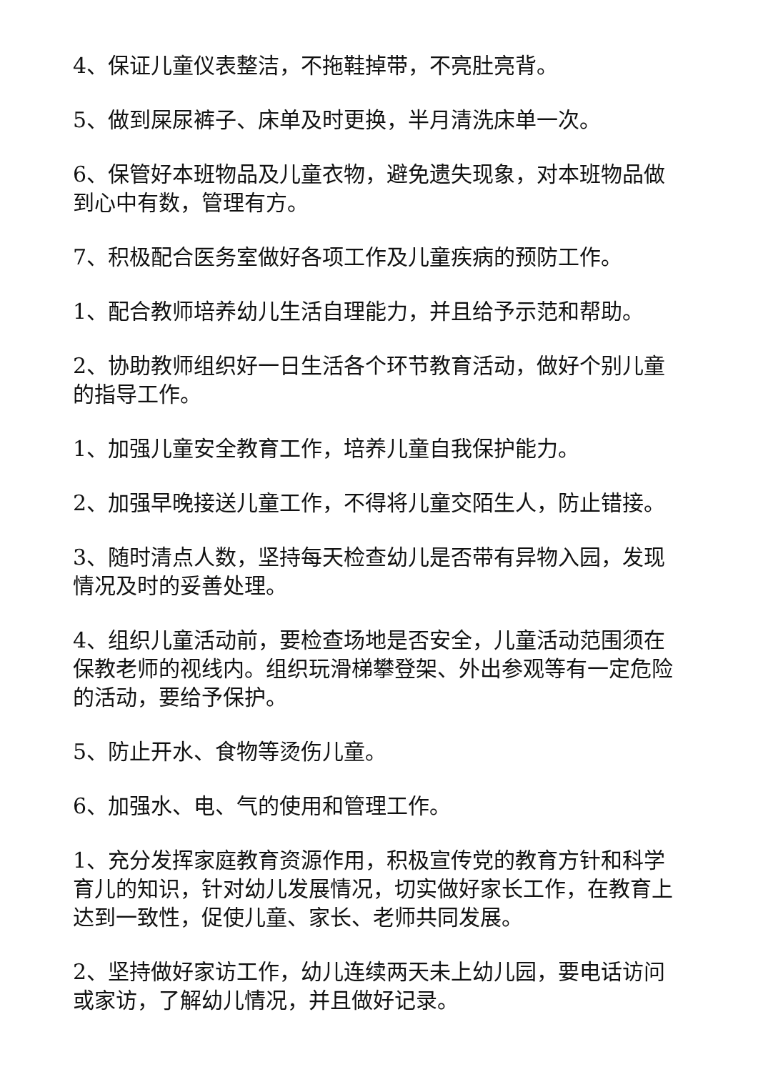4、保证儿童仪表整洁，不拖鞋掉带，不亮肚亮背。
5、做到屎尿裤子、床单及时更换，半月清洗床单一次。
6、保管好本班物品及儿童衣物，避免遗失现象，对本班物品做到心中有数，管理有方。
7、积极配合医务室做好各项工作及儿童疾病的预防工作。
1、配合教师培养幼儿生活自理能力，并且给予示范和帮助。
2、协助教师组织好一日生活各个环节教育活动，做好个别儿童的指导工作。
1、加强儿童安全教育工作，培养儿童自我保护能力。
2、加强早晚接送儿童工作，不得将儿童交陌生人，防止错接。
3、随时清点人数，坚持每天检查幼儿是否带有异物入园，发现情况及时的妥善处理。
4、组织儿童活动前，要检查场地是否安全，儿童活动范围须在保教老师的视线内。组织玩滑梯攀登架、外出参观等有一定危险的活动，要给予保护。
5、防止开水、食物等烫伤儿童。
6、加强水、电、气的使用和管理工作。
1、充分发挥家庭教育资源作用，积极宣传党的教育方针和科学育儿的知识，针对幼儿发展情况，切实做好家长工作，在教育上达到一致性，促使儿童、家长、老师共同发展。
2、坚持做好家访工作，幼儿连续两天未上幼儿园，要电话访问或家访，了解幼儿情况，并且做好记录。